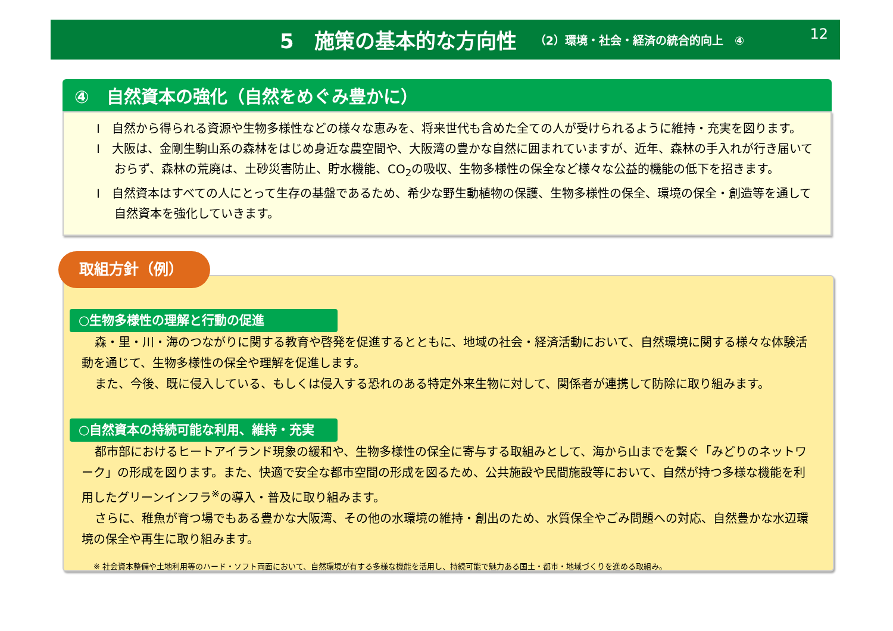5　施策の基本的な方向性 （2）環境・社会・経済の統合的向上　④ 12
④　自然資本の強化（自然をめぐみ豊かに）
I　自然から得られる資源や生物多様性などの様々な恵みを、将来世代も含めた全ての人が受けられるように維持・充実を図ります。
I　大阪は、金剛生駒山系の森林をはじめ身近な農空間や、大阪湾の豊かな自然に囲まれていますが、近年、森林の手入れが行き届いておらず、森林の荒廃は、土砂災害防止、貯水機能、CO<sub>2</sub>の吸収、生物多様性の保全など様々な公益的機能の低下を招きます。
I　自然資本はすべての人にとって生存の基盤であるため、希少な野生動植物の保護、生物多様性の保全、環境の保全・創造等を通して自然資本を強化していきます。
○生物多様性の理解と行動の促進
森・里・川・海のつながりに関する教育や啓発を促進するとともに、地域の社会・経済活動において、自然環境に関する様々な体験活動を通じて、生物多様性の保全や理解を促進します。
また、今後、既に侵入している、もしくは侵入する恐れのある特定外来生物に対して、関係者が連携して防除に取り組みます。
○自然資本の持続可能な利用、維持・充実
都市部におけるヒートアイランド現象の緩和や、生物多様性の保全に寄与する取組みとして、海から山までを繋ぐ「みどりのネットワーク」の形成を図ります。また、快適で安全な都市空間の形成を図るため、公共施設や民間施設等において、自然が持つ多様な機能を利用したグリーンインフラ<sup>※</sup>の導入・普及に取り組みます。
さらに、稚魚が育つ場でもある豊かな大阪湾、その他の水環境の維持・創出のため、水質保全やごみ問題への対応、自然豊かな水辺環境の保全や再生に取り組みます。
※ 社会資本整備や土地利用等のハード・ソフト両面において、自然環境が有する多様な機能を活用し、持続可能で魅力ある国土・都市・地域づくりを進める取組み。
取組方針（例）